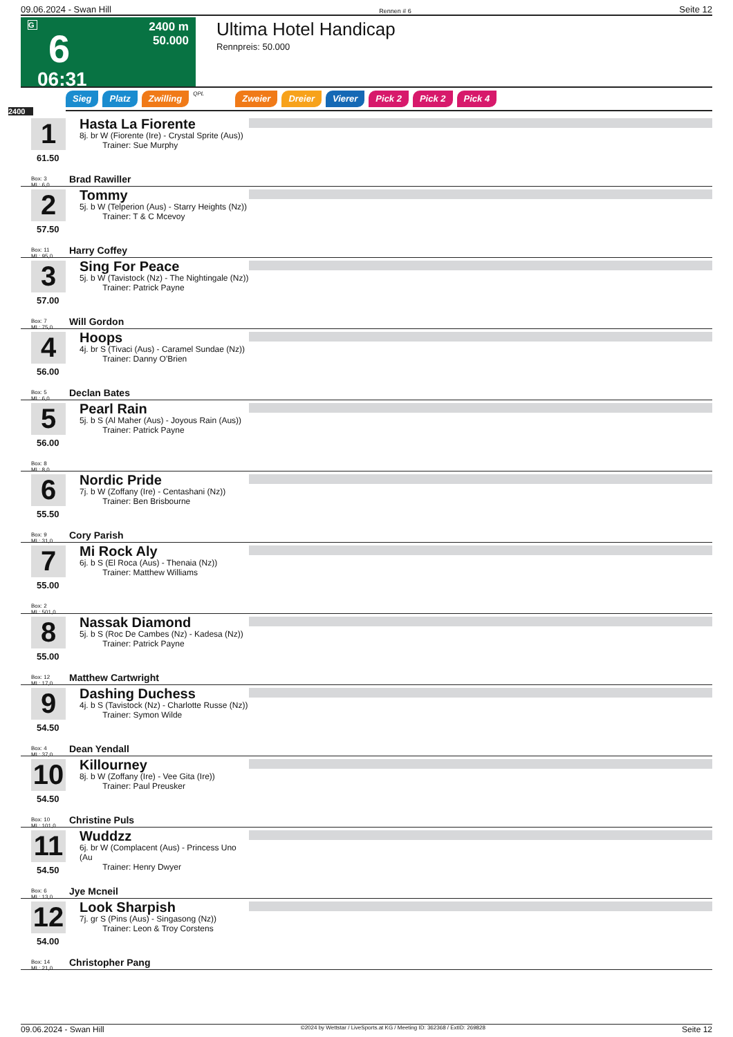09.06.2024 - Swan Hill Rennen # 6 Seite 12
G
6
06:31
2400 m
50.000
Ultima Hotel Handicap
Rennpreis: 50.000
Sieg Platz Zwilling QPL Zweier Dreier Vierer Pick 2 Pick 2 Pick 4
2400
1
61.50
Box: 3
ML: 6,0
Hasta La Fiorente
8j. br W (Fiorente (Ire) - Crystal Sprite (Aus))
Trainer: Sue Murphy
Brad Rawiller
2
57.50
Box: 11
ML: 95,0
Tommy
5j. b W (Telperion (Aus) - Starry Heights (Nz))
Trainer: T & C Mcevoy
Harry Coffey
3
57.00
Box: 7
ML: 75,0
Sing For Peace
5j. b W (Tavistock (Nz) - The Nightingale (Nz))
Trainer: Patrick Payne
Will Gordon
4
56.00
Box: 5
ML: 6,0
Hoops
4j. br S (Tivaci (Aus) - Caramel Sundae (Nz))
Trainer: Danny O'Brien
Declan Bates
5
56.00
Box: 8
ML: 8,0
Pearl Rain
5j. b S (Al Maher (Aus) - Joyous Rain (Aus))
Trainer: Patrick Payne
6
55.50
Box: 9
ML: 31,0
Nordic Pride
7j. b W (Zoffany (Ire) - Centashani (Nz))
Trainer: Ben Brisbourne
Cory Parish
7
55.00
Box: 2
ML: 501,0
Mi Rock Aly
6j. b S (El Roca (Aus) - Thenaia (Nz))
Trainer: Matthew Williams
8
55.00
Box: 12
ML: 17,0
Nassak Diamond
5j. b S (Roc De Cambes (Nz) - Kadesa (Nz))
Trainer: Patrick Payne
Matthew Cartwright
9
54.50
Box: 4
ML: 37,0
Dashing Duchess
4j. b S (Tavistock (Nz) - Charlotte Russe (Nz))
Trainer: Symon Wilde
Dean Yendall
10
54.50
Box: 10
ML: 101,0
Killourney
8j. b W (Zoffany (Ire) - Vee Gita (Ire))
Trainer: Paul Preusker
Christine Puls
11
54.50
Box: 6
ML: 13,0
Wuddzz
6j. br W (Complacent (Aus) - Princess Uno (Au
Trainer: Henry Dwyer
Jye Mcneil
12
54.00
Box: 14
ML: 21,0
Look Sharpish
7j. gr S (Pins (Aus) - Singasong (Nz))
Trainer: Leon & Troy Corstens
Christopher Pang
09.06.2024 - Swan Hill ©2024 by Wettstar / LiveSports.at KG / Meeting ID: 362368 / ExtID: 269828 Seite 12